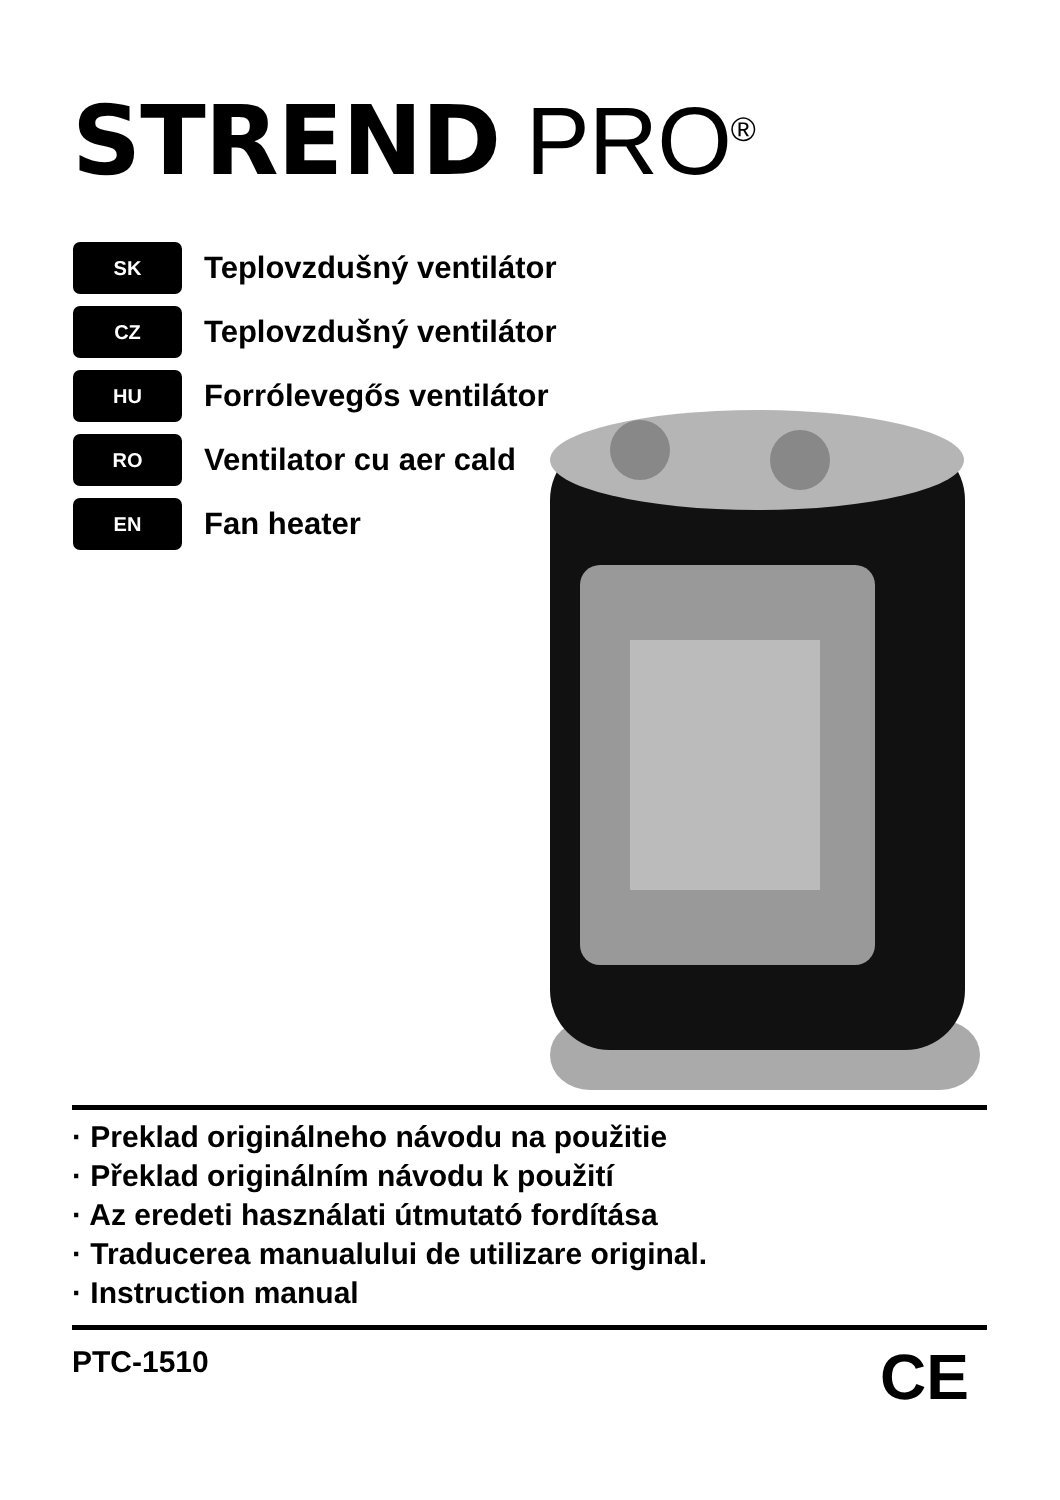STREND PRO<sup>®</sup>
SK
Teplovzdušný ventilátor
CZ
Teplovzdušný ventilátor
HU
Forrólevegős ventilátor
RO
Ventilator cu aer cald
EN
Fan heater
· Preklad originálneho návodu na použitie
· Překlad originálním návodu k použití
· Az eredeti használati útmutató fordítása
· Traducerea manualului de utilizare original.
· Instruction manual
PTC-1510 CE